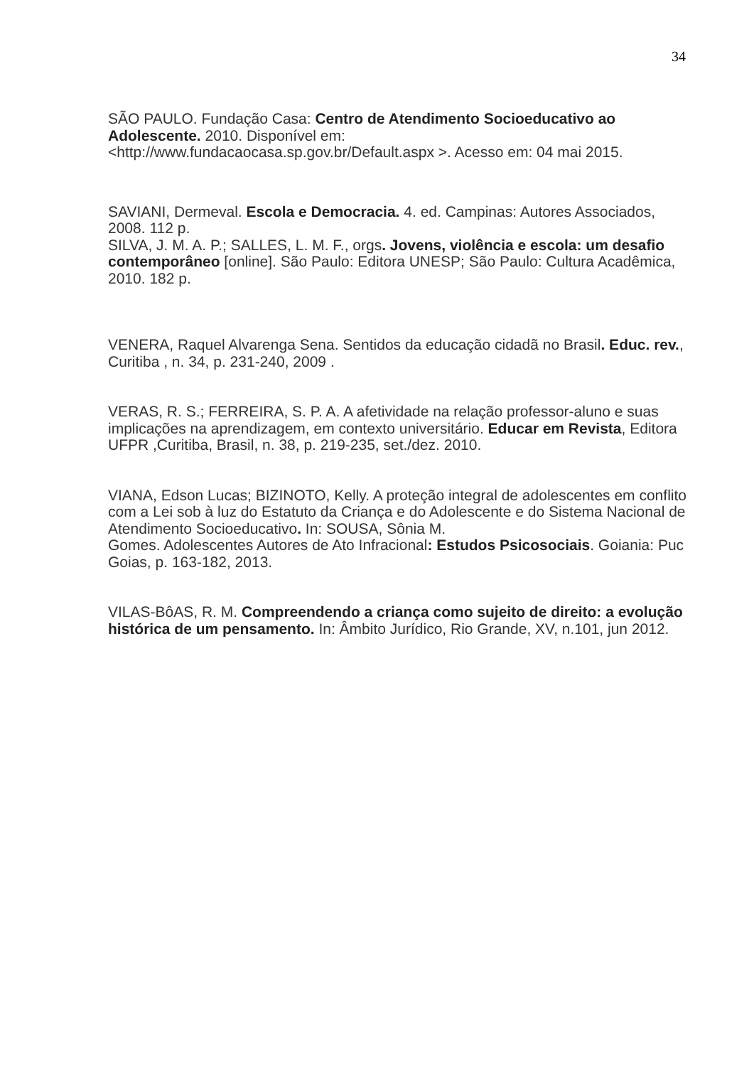34
SÃO PAULO. Fundação Casa: Centro de Atendimento Socioeducativo ao Adolescente. 2010. Disponível em:
<http://www.fundacaocasa.sp.gov.br/Default.aspx >. Acesso em: 04 mai 2015.
SAVIANI, Dermeval. Escola e Democracia. 4. ed. Campinas: Autores Associados, 2008. 112 p.
SILVA, J. M. A. P.; SALLES, L. M. F., orgs. Jovens, violência e escola: um desafio contemporâneo [online]. São Paulo: Editora UNESP; São Paulo: Cultura Acadêmica, 2010. 182 p.
VENERA, Raquel Alvarenga Sena. Sentidos da educação cidadã no Brasil. Educ. rev., Curitiba , n. 34, p. 231-240, 2009 .
VERAS, R. S.; FERREIRA, S. P. A. A afetividade na relação professor-aluno e suas implicações na aprendizagem, em contexto universitário. Educar em Revista, Editora UFPR ,Curitiba, Brasil, n. 38, p. 219-235, set./dez. 2010.
VIANA, Edson Lucas; BIZINOTO, Kelly. A proteção integral de adolescentes em conflito com a Lei sob à luz do Estatuto da Criança e do Adolescente e do Sistema Nacional de Atendimento Socioeducativo. In: SOUSA, Sônia M.
Gomes. Adolescentes Autores de Ato Infracional: Estudos Psicosociais. Goiania: Puc Goias, p. 163-182, 2013.
VILAS-BôAS, R. M. Compreendendo a criança como sujeito de direito: a evolução histórica de um pensamento. In: Âmbito Jurídico, Rio Grande, XV, n.101, jun 2012.